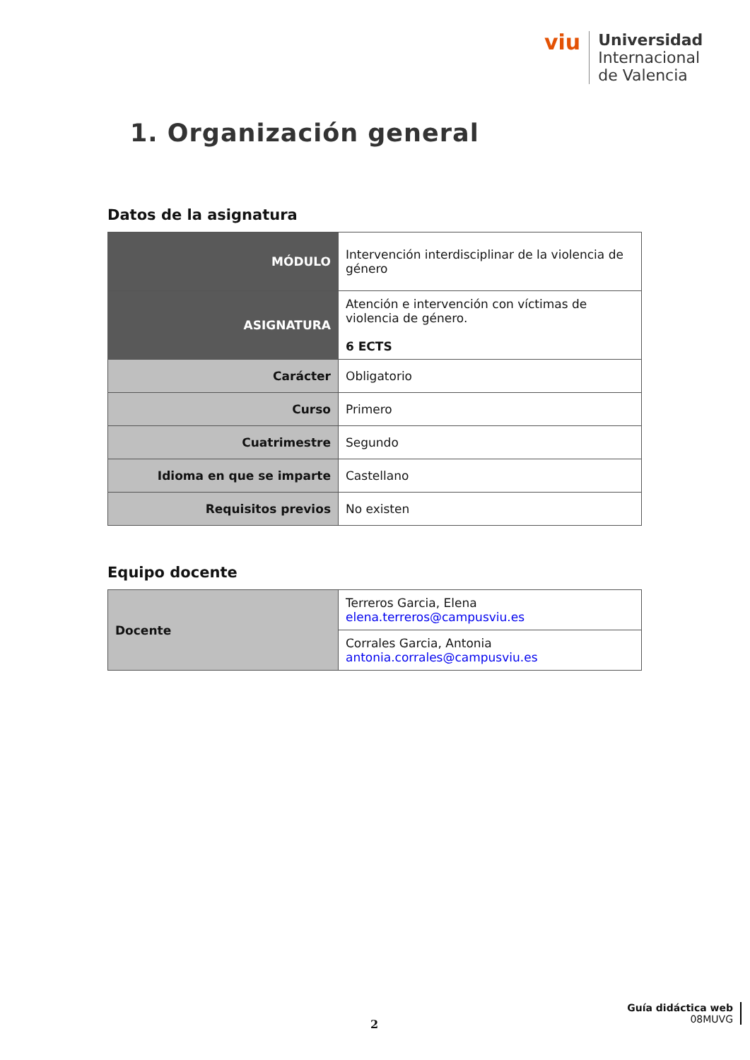viu
Universidad
Internacional
de Valencia
1. Organización general
Datos de la asignatura
| MÓDULO | Intervención interdisciplinar de la violencia de género |
| ASIGNATURA | Atención e intervención con víctimas de violencia de género. 6 ECTS |
| Carácter | Obligatorio |
| Curso | Primero |
| Cuatrimestre | Segundo |
| Idioma en que se imparte | Castellano |
| Requisitos previos | No existen |
Equipo docente
| Docente | Terreros Garcia, Elena elena.terreros@campusviu.es |
| | Corrales Garcia, Antonia antonia.corrales@campusviu.es |
2
Guía didáctica web
08MUVG